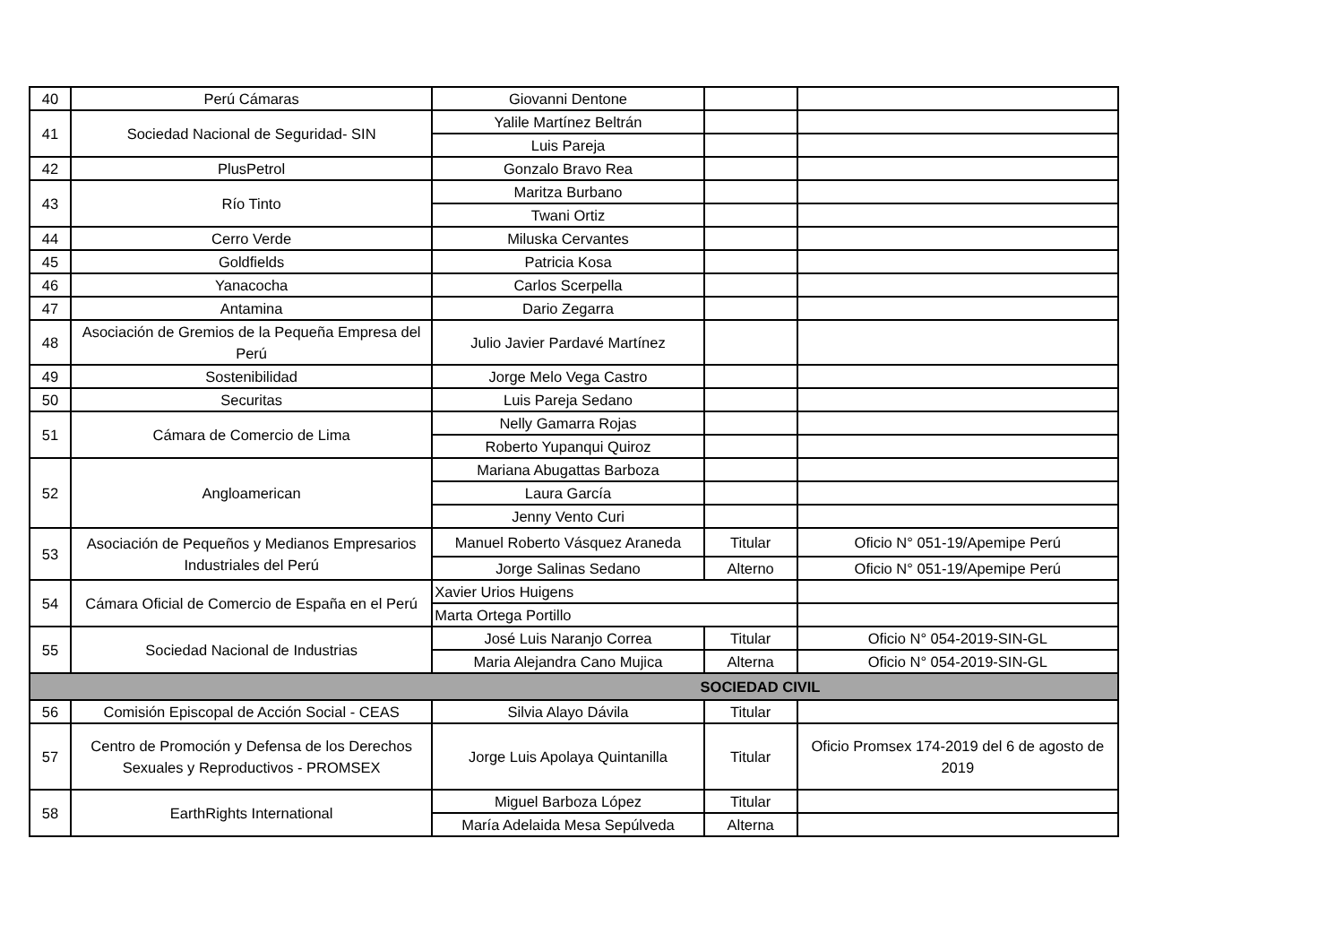| 40 | Perú Cámaras | Giovanni Dentone | | |
| 41 | Sociedad Nacional de Seguridad- SIN | Yalile Martínez Beltrán | | |
| | | Luis Pareja | | |
| 42 | PlusPetrol | Gonzalo Bravo Rea | | |
| 43 | Río Tinto | Maritza Burbano | | |
| | | Twani Ortiz | | |
| 44 | Cerro Verde | Miluska Cervantes | | |
| 45 | Goldfields | Patricia Kosa | | |
| 46 | Yanacocha | Carlos Scerpella | | |
| 47 | Antamina | Dario Zegarra | | |
| 48 | Asociación de Gremios de la Pequeña Empresa del Perú | Julio Javier Pardavé Martínez | | |
| 49 | Sostenibilidad | Jorge Melo Vega Castro | | |
| 50 | Securitas | Luis Pareja Sedano | | |
| 51 | Cámara de Comercio de Lima | Nelly Gamarra Rojas | | |
| | | Roberto Yupanqui Quiroz | | |
| 52 | Angloamerican | Mariana Abugattas Barboza | | |
| | | Laura García | | |
| | | Jenny Vento Curi | | |
| 53 | Asociación de Pequeños y Medianos Empresarios Industriales del Perú | Manuel Roberto Vásquez Araneda | Titular | Oficio N° 051-19/Apemipe Perú |
| | | Jorge Salinas Sedano | Alterno | Oficio N° 051-19/Apemipe Perú |
| 54 | Cámara Oficial de Comercio de España en el Perú | Xavier Urios Huigens | | |
| | | Marta Ortega Portillo | | |
| 55 | Sociedad Nacional de Industrias | José Luis Naranjo Correa | Titular | Oficio N° 054-2019-SIN-GL |
| | | Maria Alejandra Cano Mujica | Alterna | Oficio N° 054-2019-SIN-GL |
| SOCIEDAD CIVIL | | | | |
| 56 | Comisión Episcopal de Acción Social - CEAS | Silvia Alayo Dávila | Titular | |
| 57 | Centro de Promoción y Defensa de los Derechos Sexuales y Reproductivos - PROMSEX | Jorge Luis Apolaya Quintanilla | Titular | Oficio Promsex 174-2019 del 6 de agosto de 2019 |
| 58 | EarthRights International | Miguel Barboza López | Titular | |
| | | María Adelaida Mesa Sepúlveda | Alterna | |